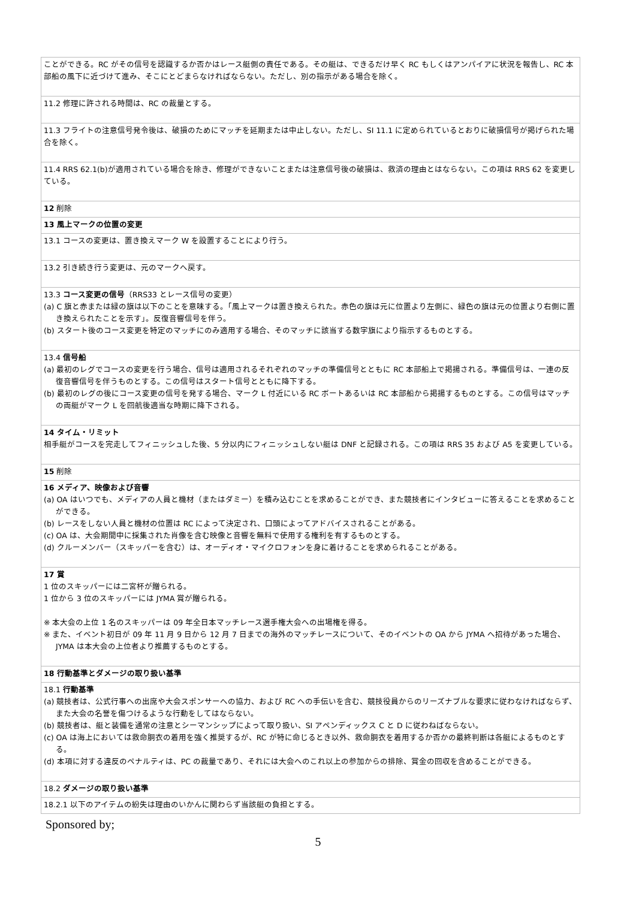| ことができる。RC がその信号を認識するか否かはレース艇側の責任である。その艇は、できるだけ早く RC もしくはアンパイアに状況を報告し、RC 本部船の風下に近づけて進み、そこにとどまらなければならない。ただし、別の指示がある場合を除く。 |
| 11.2 修理に許される時間は、RC の裁量とする。 |
| 11.3 フライトの注意信号発令後は、破損のためにマッチを延期または中止しない。ただし、SI 11.1 に定められているとおりに破損信号が掲げられた場合を除く。 |
| 11.4 RRS 62.1(b)が適用されている場合を除き、修理ができないことまたは注意信号後の破損は、救済の理由とはならない。この項は RRS 62 を変更している。 |
| 12 削除 |
| 13 風上マークの位置の変更 |
| 13.1 コースの変更は、置き換えマーク W を設置することにより行う。 |
| 13.2 引き続き行う変更は、元のマークへ戻す。 |
| 13.3 コース変更の信号 （RRS33 とレース信号の変更） (a) C 旗と赤または緑の旗は以下のことを意味する。「風上マークは置き換えられた。赤色の旗は元に位置より左側に、緑色の旗は元の位置より右側に置き換えられたことを示す」。反復音響信号を伴う。 (b) スタート後のコース変更を特定のマッチにのみ適用する場合、そのマッチに該当する数字旗により指示するものとする。 |
| 13.4 信号船 (a) 最初のレグでコースの変更を行う場合、信号は適用されるそれぞれのマッチの準備信号とともに RC 本部船上で掲揚される。準備信号は、一連の反復音響信号を伴うものとする。この信号はスタート信号とともに降下する。 (b) 最初のレグの後にコース変更の信号を発する場合、マーク L 付近にいる RC ボートあるいは RC 本部船から掲揚するものとする。この信号はマッチの両艇がマーク L を回航後適当な時期に降下される。 |
| 14 タイム・リミット 相手艇がコースを完走してフィニッシュした後、5 分以内にフィニッシュしない艇は DNF と記録される。この項は RRS 35 および A5 を変更している。 |
| 15 削除 |
| 16 メディア、映像および音響 (a) OA はいつでも、メディアの人員と機材（またはダミー）を積み込むことを求めることができ、また競技者にインタビューに答えることを求めることができる。 (b) レースをしない人員と機材の位置は RC によって決定され、口頭によってアドバイスされることがある。 (c) OA は、大会期間中に採集された肖像を含む映像と音響を無料で使用する権利を有するものとする。 (d) クルーメンバー（スキッパーを含む）は、オーディオ・マイクロフォンを身に着けることを求められることがある。 |
| 17 賞 1 位のスキッパーには二宮杯が贈られる。 1 位から 3 位のスキッパーには JYMA 賞が贈られる。 ※ 本大会の上位 1 名のスキッパーは 09 年全日本マッチレース選手権大会への出場権を得る。 ※ また、イベント初日が 09 年 11 月 9 日から 12 月 7 日までの海外のマッチレースについて、そのイベントの OA から JYMA へ招待があった場合、JYMA は本大会の上位者より推薦するものとする。 |
| 18 行動基準とダメージの取り扱い基準 |
| 18.1 行動基準 (a) 競技者は、公式行事への出席や大会スポンサーへの協力、および RC への手伝いを含む、競技役員からのリーズナブルな要求に従わなければならず、また大会の名誉を傷つけるような行動をしてはならない。 (b) 競技者は、艇と装備を通常の注意とシーマンシップによって取り扱い、SI アペンディックス C と D に従わねばならない。 (c) OA は海上においては救命胴衣の着用を強く推奨するが、RC が特に命じるとき以外、救命胴衣を着用するか否かの最終判断は各艇によるものとする。 (d) 本項に対する違反のペナルティは、PC の裁量であり、それには大会へのこれ以上の参加からの排除、賞金の回収を含めることができる。 |
| 18.2 ダメージの取り扱い基準 |
| 18.2.1 以下のアイテムの紛失は理由のいかんに関わらず当該艇の負担とする。 |
Sponsored by;
5